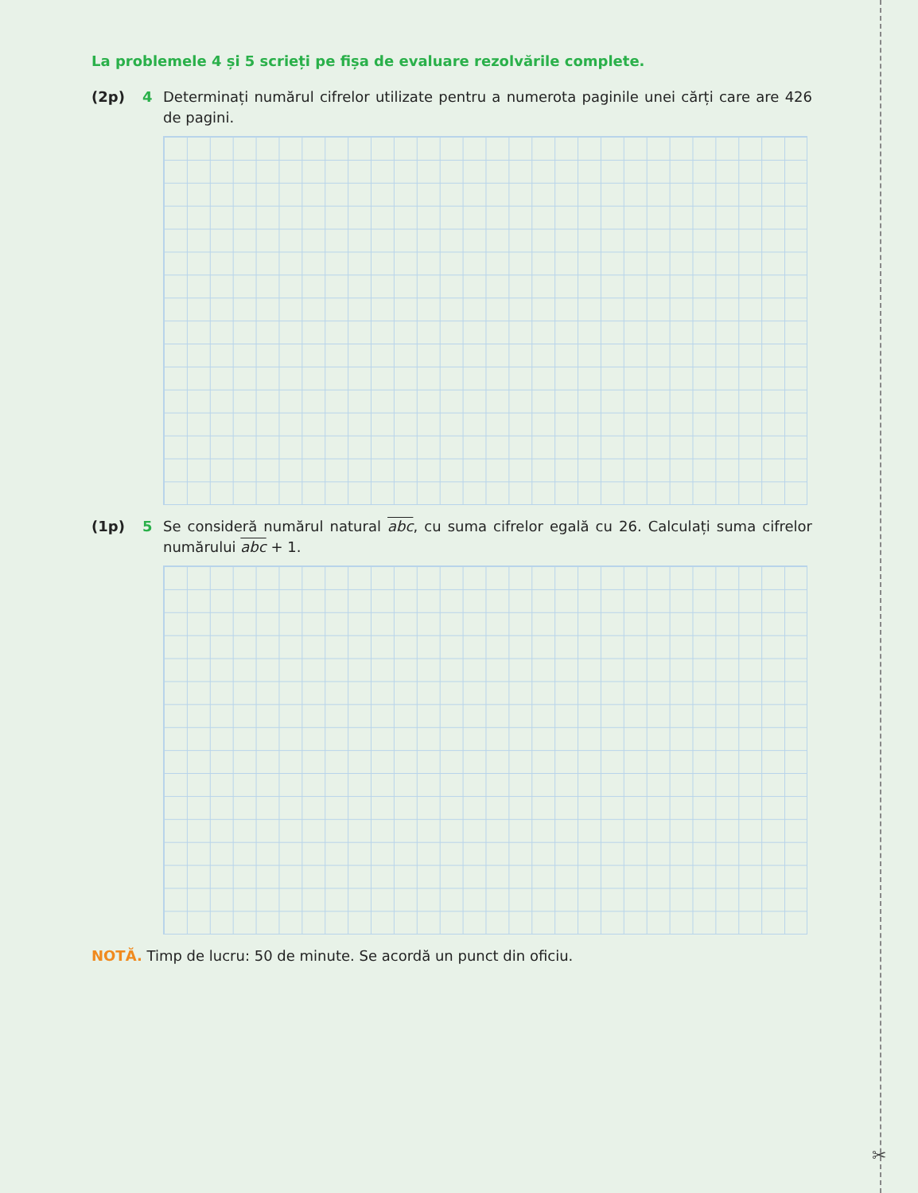✂
La problemele 4 și 5 scrieți pe fișa de evaluare rezolvările complete.
(2p) 4 Determinați numărul cifrelor utilizate pentru a numerota paginile unei cărți care are 426 de pagini.
(1p) 5 Se consideră numărul natural abc, cu suma cifrelor egală cu 26. Calculați suma cifrelor numărului abc + 1.
NOTĂ. Timp de lucru: 50 de minute. Se acordă un punct din oficiu.